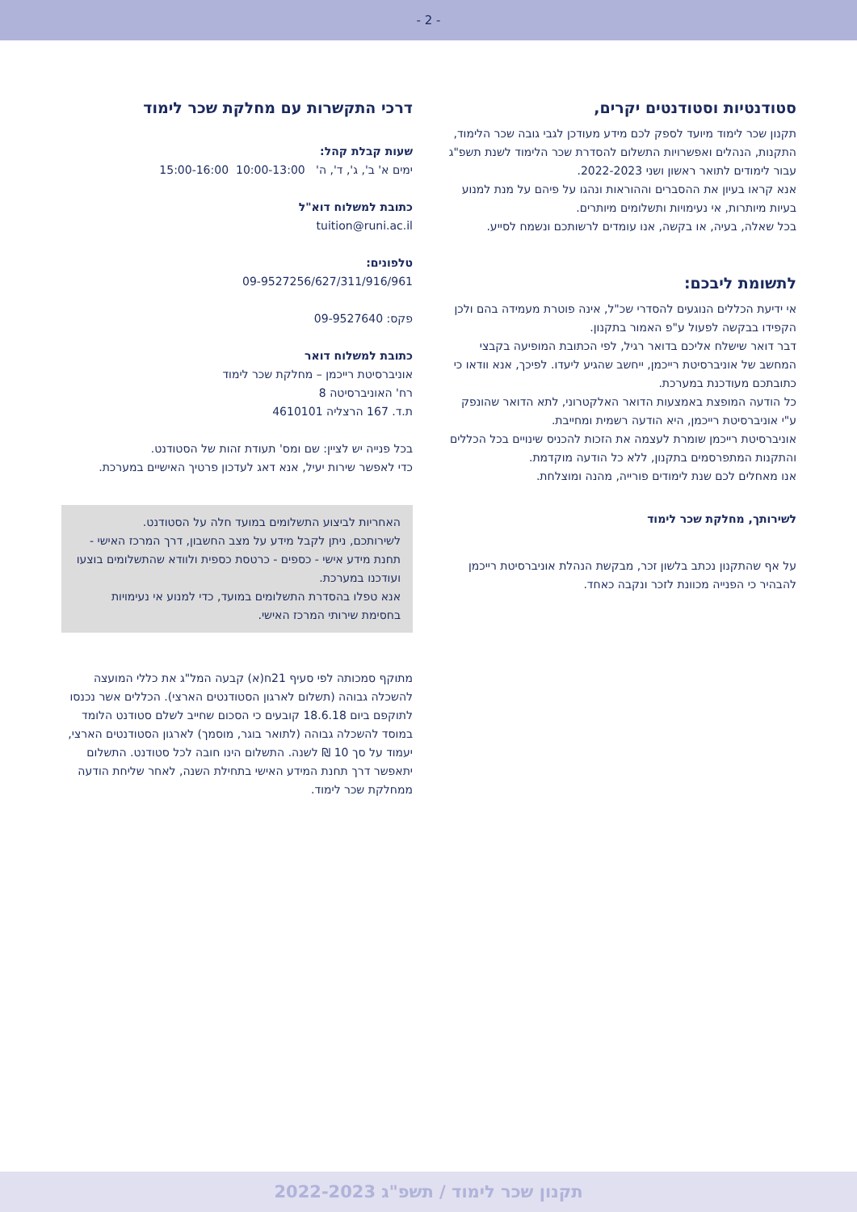- 2 -
סטודנטיות וסטודנטים יקרים,
תקנון שכר לימוד מיועד לספק לכם מידע מעודכן לגבי גובה שכר הלימוד, התקנות, הנהלים ואפשרויות התשלום להסדרת שכר הלימוד לשנת תשפ"ג עבור לימודים לתואר ראשון ושני 2022-2023.
אנא קראו בעיון את ההסברים וההוראות ונהגו על פיהם על מנת למנוע בעיות מיותרות, אי נעימויות ותשלומים מיותרים.
בכל שאלה, בעיה, או בקשה, אנו עומדים לרשותכם ונשמח לסייע.
לתשומת ליבכם:
אי ידיעת הכללים הנוגעים להסדרי שכ"ל, אינה פוטרת מעמידה בהם ולכן הקפידו בבקשה לפעול ע"פ האמור בתקנון.
דבר דואר שישלח אליכם בדואר רגיל, לפי הכתובת המופיעה בקבצי המחשב של אוניברסיטת רייכמן, ייחשב שהגיע ליעדו. לפיכך, אנא וודאו כי כתובתכם מעודכנת במערכת.
כל הודעה המופצת באמצעות הדואר האלקטרוני, לתא הדואר שהונפק ע"י אוניברסיטת רייכמן, היא הודעה רשמית ומחייבת.
אוניברסיטת רייכמן שומרת לעצמה את הזכות להכניס שינויים בכל הכללים והתקנות המתפרסמים בתקנון, ללא כל הודעה מוקדמת.
אנו מאחלים לכם שנת לימודים פורייה, מהנה ומוצלחת.
לשירותך, מחלקת שכר לימוד
על אף שהתקנון נכתב בלשון זכר, מבקשת הנהלת אוניברסיטת רייכמן להבהיר כי הפנייה מכוונת לזכר ונקבה כאחד.
דרכי התקשרות עם מחלקת שכר לימוד
שעות קבלת קהל:
ימים א' ב', ג', ד', ה' 10:00-13:00 15:00-16:00
כתובת למשלוח דוא"ל
tuition@runi.ac.il
טלפונים:
09-9527256/627/311/916/961
פקס: 09-9527640
כתובת למשלוח דואר
אוניברסיטת רייכמן – מחלקת שכר לימוד
רח' האוניברסיטה 8
ת.ד. 167 הרצליה 4610101
בכל פנייה יש לציין: שם ומס' תעודת זהות של הסטודנט.
כדי לאפשר שירות יעיל, אנא דאג לעדכון פרטיך האישיים במערכת.
האחריות לביצוע התשלומים במועד חלה על הסטודנט.
לשירותכם, ניתן לקבל מידע על מצב החשבון, דרך המרכז האישי - תחנת מידע אישי - כספים - כרטסת כספית ולוודא שהתשלומים בוצעו ועודכנו במערכת.
אנא טפלו בהסדרת התשלומים במועד, כדי למנוע אי נעימויות בחסימת שירותי המרכז האישי.
מתוקף סמכותה לפי סעיף 21ח(א) קבעה המל"ג את כללי המועצה להשכלה גבוהה (תשלום לארגון הסטודנטים הארצי). הכללים אשר נכנסו לתוקפם ביום 18.6.18 קובעים כי הסכום שחייב לשלם סטודנט הלומד במוסד להשכלה גבוהה (לתואר בוגר, מוסמך) לארגון הסטודנטים הארצי, יעמוד על סך 10 ₪ לשנה. התשלום הינו חובה לכל סטודנט. התשלום יתאפשר דרך תחנת המידע האישי בתחילת השנה, לאחר שליחת הודעה ממחלקת שכר לימוד.
תקנון שכר לימוד / תשפ"ג 2022-2023